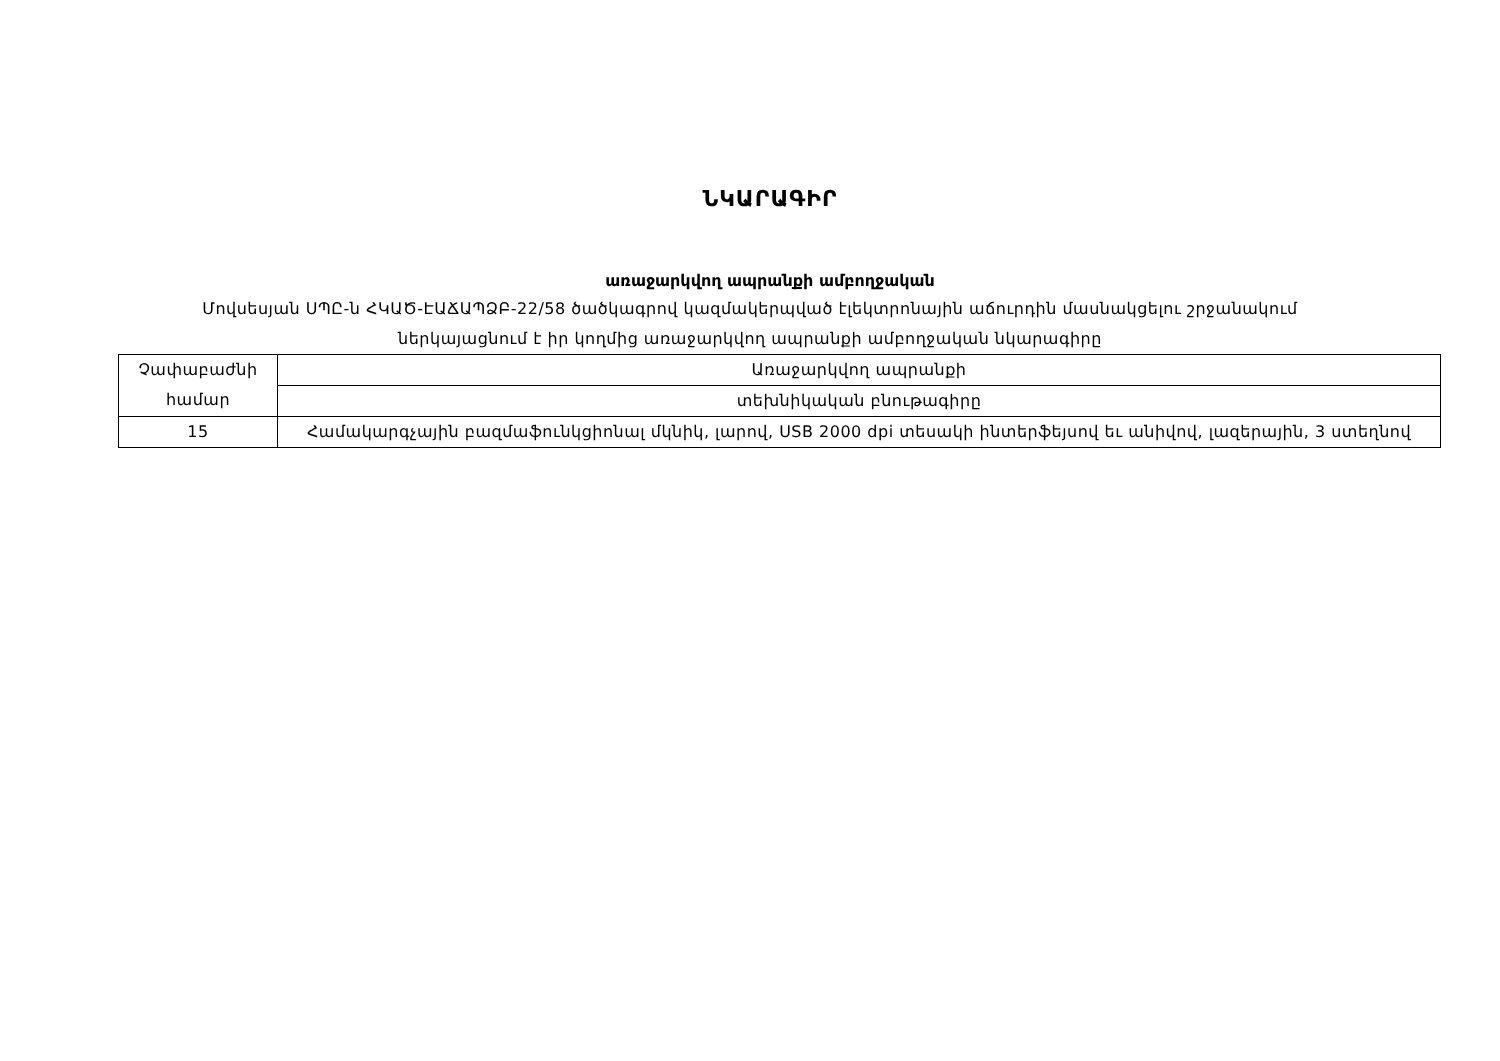ՆԿԱՐԱԳԻՐ
առաջարկվող ապրանքի ամբողջական
Մովսեսյան ՍՊԸ-ն ՀԿԱԾ-ԷԱՃԱՊՁԲ-22/58 ծածկագրով կազմակերպված էլեկտրոնային աճուրդին մասնակցելու շրջանակում
ներկայացնում է իր կողմից առաջարկվող ապրանքի ամբողջական նկարագիրը
| Չափաբաժնի համար | Առաջարկվող ապրանքի |
| | տեխնիկական բնութագիրը |
| 15 | Համակարգչային բազմաֆունկցիոնալ մկնիկ, լարով, USB 2000 dpi տեսակի ինտերֆեյսով եւ անիվով, լազերային, 3 ստեղնով |